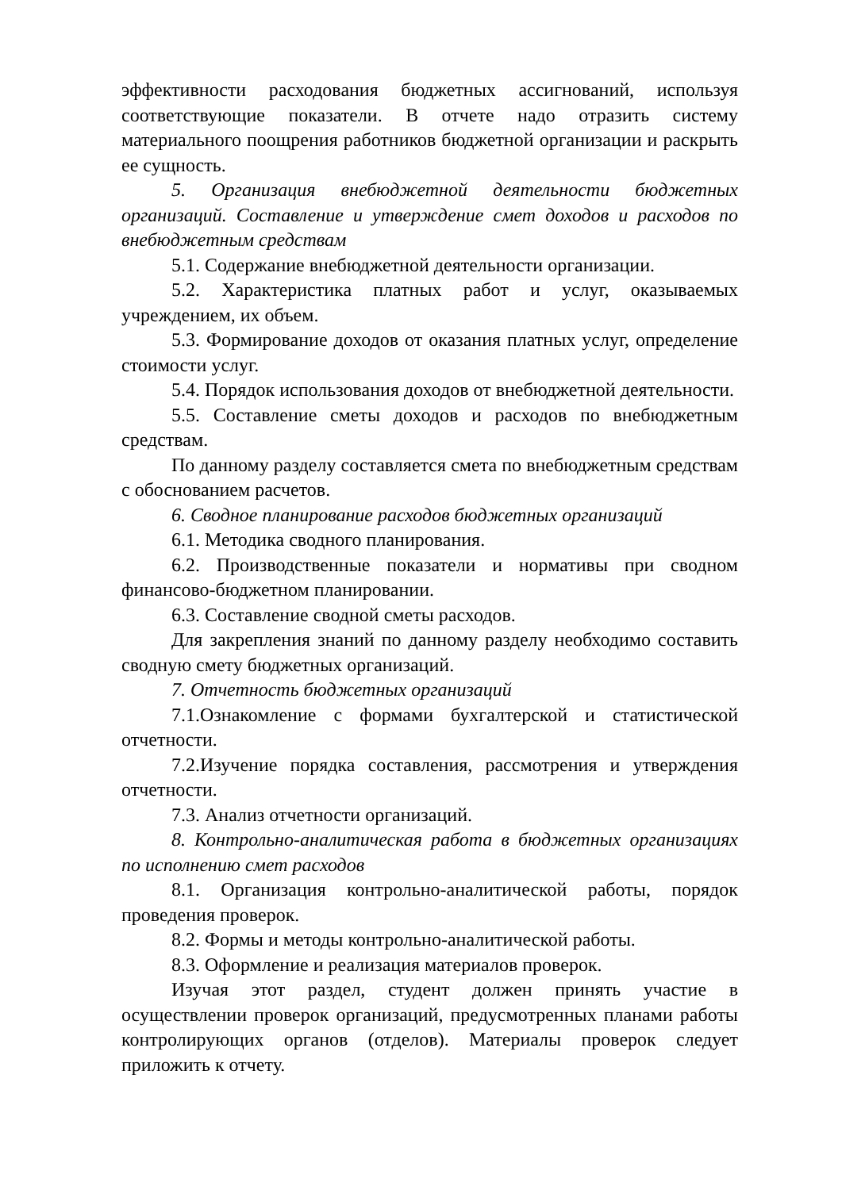эффективности расходования бюджетных ассигнований, используя соответствующие показатели. В отчете надо отразить систему материального поощрения работников бюджетной организации и раскрыть ее сущность.
5. Организация внебюджетной деятельности бюджетных организаций. Составление и утверждение смет доходов и расходов по внебюджетным средствам
5.1. Содержание внебюджетной деятельности организации.
5.2. Характеристика платных работ и услуг, оказываемых учреждением, их объем.
5.3. Формирование доходов от оказания платных услуг, определение стоимости услуг.
5.4. Порядок использования доходов от внебюджетной деятельности.
5.5. Составление сметы доходов и расходов по внебюджетным средствам.
По данному разделу составляется смета по внебюджетным средствам с обоснованием расчетов.
6. Сводное планирование расходов бюджетных организаций
6.1. Методика сводного планирования.
6.2. Производственные показатели и нормативы при сводном финансово-бюджетном планировании.
6.3. Составление сводной сметы расходов.
Для закрепления знаний по данному разделу необходимо составить сводную смету бюджетных организаций.
7. Отчетность бюджетных организаций
7.1.Ознакомление с формами бухгалтерской и статистической отчетности.
7.2.Изучение порядка составления, рассмотрения и утверждения отчетности.
7.3. Анализ отчетности организаций.
8. Контрольно-аналитическая работа в бюджетных организациях по исполнению смет расходов
8.1. Организация контрольно-аналитической работы, порядок проведения проверок.
8.2. Формы и методы контрольно-аналитической работы.
8.3. Оформление и реализация материалов проверок.
Изучая этот раздел, студент должен принять участие в осуществлении проверок организаций, предусмотренных планами работы контролирующих органов (отделов). Материалы проверок следует приложить к отчету.